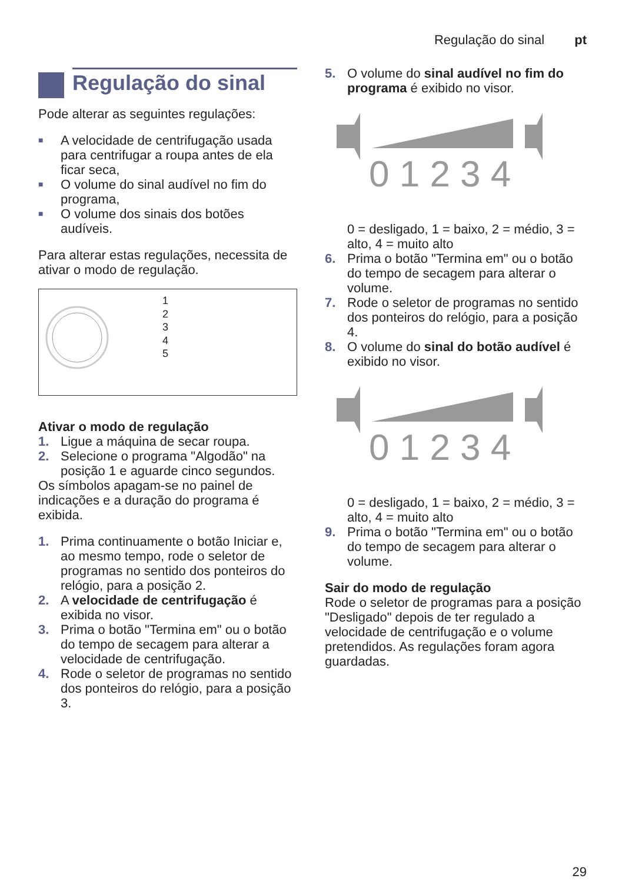Regulação do sinal pt
Regulação do sinal
Pode alterar as seguintes regulações:
■ A velocidade de centrifugação usada para centrifugar a roupa antes de ela ficar seca,
■ O volume do sinal audível no fim do programa,
■ O volume dos sinais dos botões audíveis.
Para alterar estas regulações, necessita de ativar o modo de regulação.
1
2
3
4
5
Ativar o modo de regulação
1. Ligue a máquina de secar roupa.
2. Selecione o programa "Algodão" na posição 1 e aguarde cinco segundos.
Os símbolos apagam-se no painel de indicações e a duração do programa é exibida.
1. Prima continuamente o botão Iniciar e, ao mesmo tempo, rode o seletor de programas no sentido dos ponteiros do relógio, para a posição 2.
2. A velocidade de centrifugação é exibida no visor.
3. Prima o botão "Termina em" ou o botão do tempo de secagem para alterar a velocidade de centrifugação.
4. Rode o seletor de programas no sentido dos ponteiros do relógio, para a posição 3.
5. O volume do sinal audível no fim do programa é exibido no visor.
0 1 2 3 4
0 = desligado, 1 = baixo, 2 = médio, 3 = alto, 4 = muito alto
6. Prima o botão "Termina em" ou o botão do tempo de secagem para alterar o volume.
7. Rode o seletor de programas no sentido dos ponteiros do relógio, para a posição 4.
8. O volume do sinal do botão audível é exibido no visor.
0 1 2 3 4
0 = desligado, 1 = baixo, 2 = médio, 3 = alto, 4 = muito alto
9. Prima o botão "Termina em" ou o botão do tempo de secagem para alterar o volume.
Sair do modo de regulação
Rode o seletor de programas para a posição "Desligado" depois de ter regulado a velocidade de centrifugação e o volume pretendidos. As regulações foram agora guardadas.
29